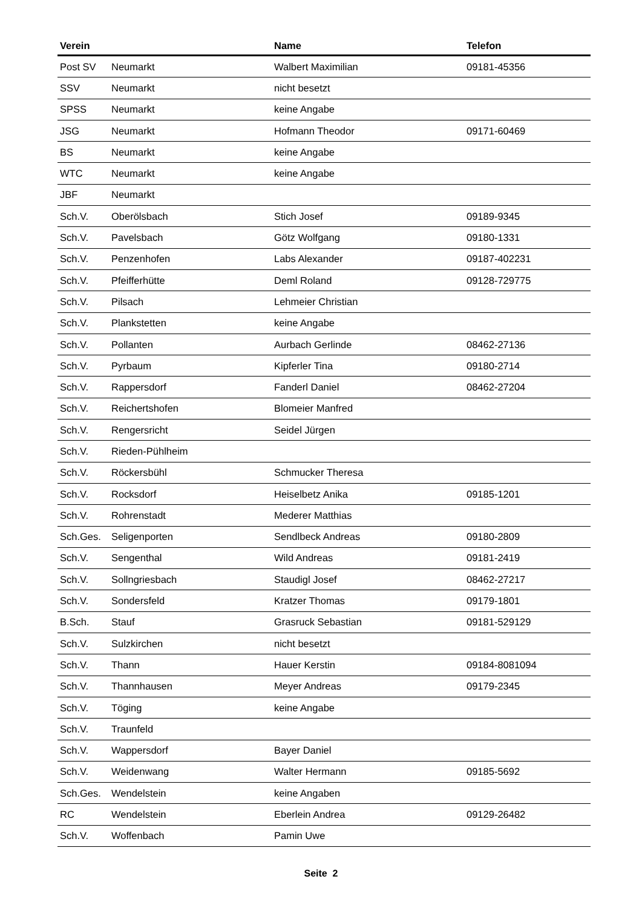| Verein | | Name | Telefon |
| --- | --- | --- | --- |
| Post SV | Neumarkt | Walbert Maximilian | 09181-45356 |
| SSV | Neumarkt | nicht besetzt | |
| SPSS | Neumarkt | keine Angabe | |
| JSG | Neumarkt | Hofmann Theodor | 09171-60469 |
| BS | Neumarkt | keine Angabe | |
| WTC | Neumarkt | keine Angabe | |
| JBF | Neumarkt | | |
| Sch.V. | Oberölsbach | Stich Josef | 09189-9345 |
| Sch.V. | Pavelsbach | Götz Wolfgang | 09180-1331 |
| Sch.V. | Penzenhofen | Labs Alexander | 09187-402231 |
| Sch.V. | Pfeifferhütte | Deml Roland | 09128-729775 |
| Sch.V. | Pilsach | Lehmeier Christian | |
| Sch.V. | Plankstetten | keine Angabe | |
| Sch.V. | Pollanten | Aurbach Gerlinde | 08462-27136 |
| Sch.V. | Pyrbaum | Kipferler Tina | 09180-2714 |
| Sch.V. | Rappersdorf | Fanderl Daniel | 08462-27204 |
| Sch.V. | Reichertshofen | Blomeier Manfred | |
| Sch.V. | Rengersricht | Seidel Jürgen | |
| Sch.V. | Rieden-Pühlheim | | |
| Sch.V. | Röckersbühl | Schmucker Theresa | |
| Sch.V. | Rocksdorf | Heiselbetz Anika | 09185-1201 |
| Sch.V. | Rohrenstadt | Mederer Matthias | |
| Sch.Ges. | Seligenporten | Sendlbeck Andreas | 09180-2809 |
| Sch.V. | Sengenthal | Wild Andreas | 09181-2419 |
| Sch.V. | Sollngriesbach | Staudigl Josef | 08462-27217 |
| Sch.V. | Sondersfeld | Kratzer Thomas | 09179-1801 |
| B.Sch. | Stauf | Grasruck Sebastian | 09181-529129 |
| Sch.V. | Sulzkirchen | nicht besetzt | |
| Sch.V. | Thann | Hauer Kerstin | 09184-8081094 |
| Sch.V. | Thannhausen | Meyer Andreas | 09179-2345 |
| Sch.V. | Töging | keine Angabe | |
| Sch.V. | Traunfeld | | |
| Sch.V. | Wappersdorf | Bayer Daniel | |
| Sch.V. | Weidenwang | Walter Hermann | 09185-5692 |
| Sch.Ges. | Wendelstein | keine Angaben | |
| RC | Wendelstein | Eberlein Andrea | 09129-26482 |
| Sch.V. | Woffenbach | Pamin Uwe | |
Seite 2